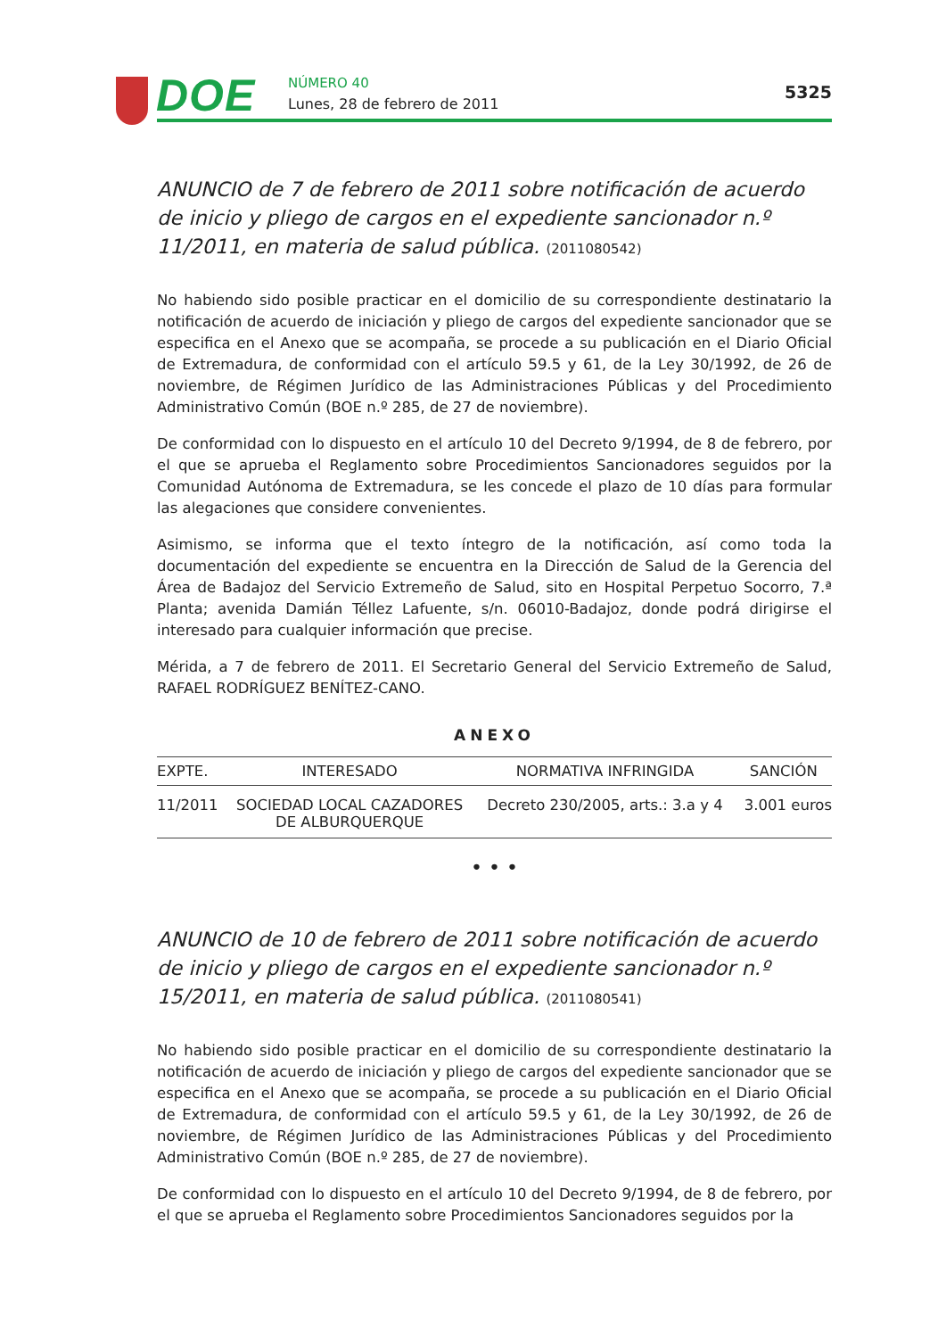DOE NÚMERO 40
Lunes, 28 de febrero de 2011
5325
ANUNCIO de 7 de febrero de 2011 sobre notificación de acuerdo de inicio y pliego de cargos en el expediente sancionador n.º 11/2011, en materia de salud pública. (2011080542)
No habiendo sido posible practicar en el domicilio de su correspondiente destinatario la notificación de acuerdo de iniciación y pliego de cargos del expediente sancionador que se especifica en el Anexo que se acompaña, se procede a su publicación en el Diario Oficial de Extremadura, de conformidad con el artículo 59.5 y 61, de la Ley 30/1992, de 26 de noviembre, de Régimen Jurídico de las Administraciones Públicas y del Procedimiento Administrativo Común (BOE n.º 285, de 27 de noviembre).
De conformidad con lo dispuesto en el artículo 10 del Decreto 9/1994, de 8 de febrero, por el que se aprueba el Reglamento sobre Procedimientos Sancionadores seguidos por la Comunidad Autónoma de Extremadura, se les concede el plazo de 10 días para formular las alegaciones que considere convenientes.
Asimismo, se informa que el texto íntegro de la notificación, así como toda la documentación del expediente se encuentra en la Dirección de Salud de la Gerencia del Área de Badajoz del Servicio Extremeño de Salud, sito en Hospital Perpetuo Socorro, 7.ª Planta; avenida Damián Téllez Lafuente, s/n. 06010-Badajoz, donde podrá dirigirse el interesado para cualquier información que precise.
Mérida, a 7 de febrero de 2011. El Secretario General del Servicio Extremeño de Salud, RAFAEL RODRÍGUEZ BENÍTEZ-CANO.
ANEXO
| EXPTE. | INTERESADO | NORMATIVA INFRINGIDA | SANCIÓN |
| --- | --- | --- | --- |
| 11/2011 | SOCIEDAD LOCAL CAZADORES DE ALBURQUERQUE | Decreto 230/2005, arts.: 3.a y 4 | 3.001 euros |
• • •
ANUNCIO de 10 de febrero de 2011 sobre notificación de acuerdo de inicio y pliego de cargos en el expediente sancionador n.º 15/2011, en materia de salud pública. (2011080541)
No habiendo sido posible practicar en el domicilio de su correspondiente destinatario la notificación de acuerdo de iniciación y pliego de cargos del expediente sancionador que se especifica en el Anexo que se acompaña, se procede a su publicación en el Diario Oficial de Extremadura, de conformidad con el artículo 59.5 y 61, de la Ley 30/1992, de 26 de noviembre, de Régimen Jurídico de las Administraciones Públicas y del Procedimiento Administrativo Común (BOE n.º 285, de 27 de noviembre).
De conformidad con lo dispuesto en el artículo 10 del Decreto 9/1994, de 8 de febrero, por el que se aprueba el Reglamento sobre Procedimientos Sancionadores seguidos por la